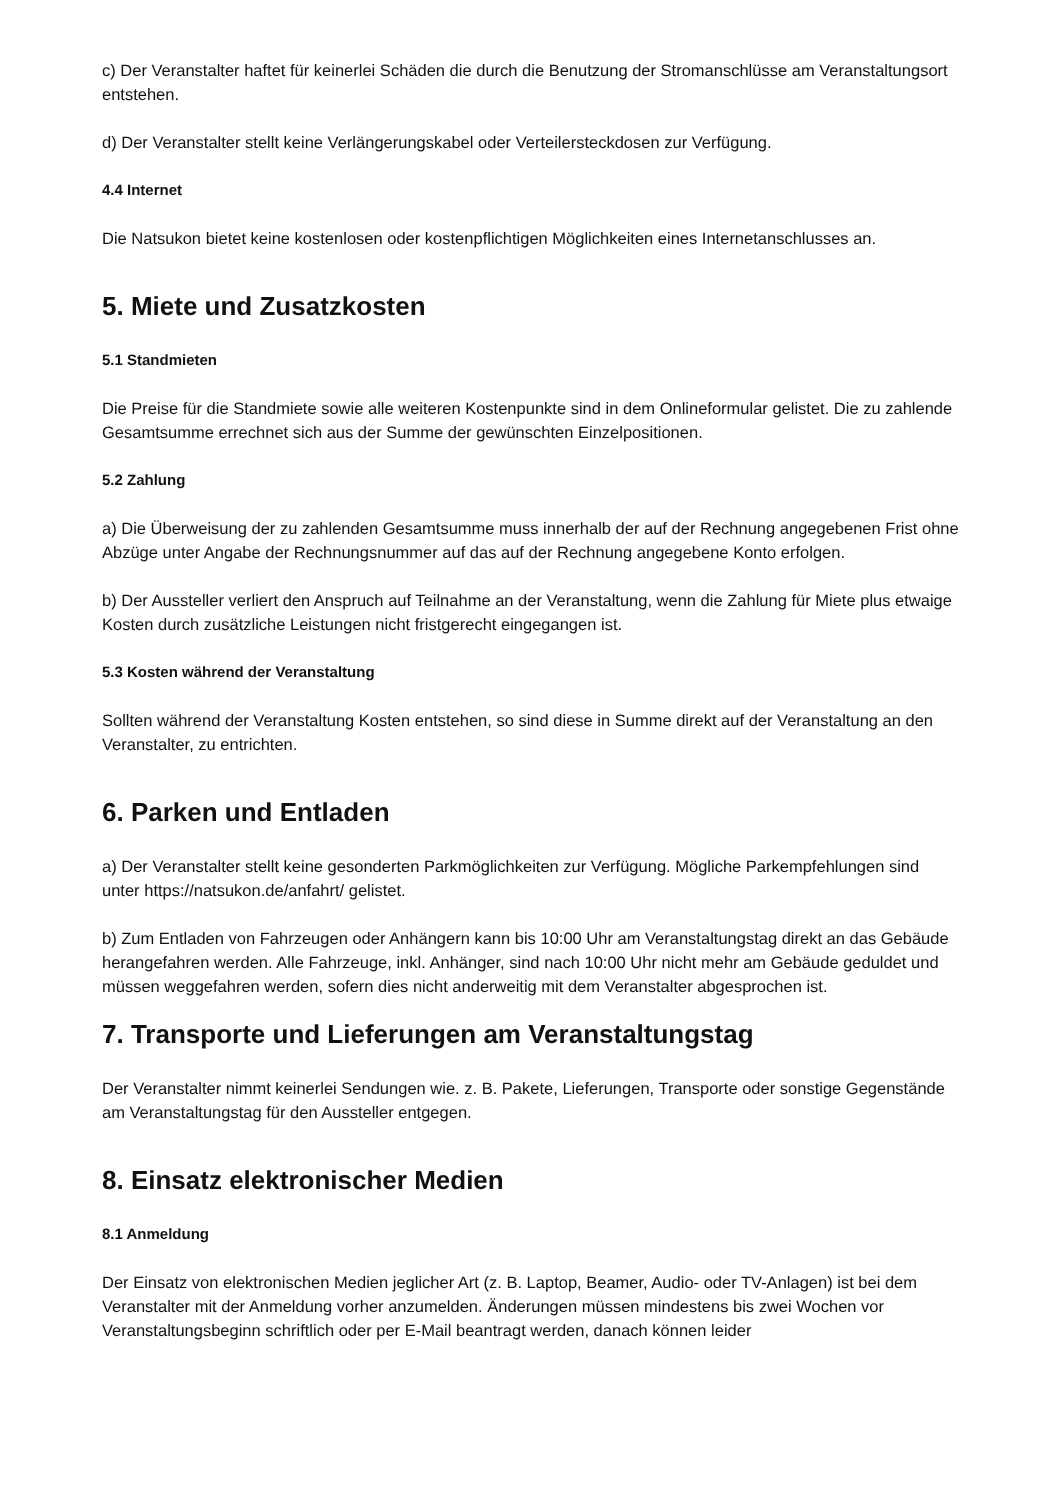c) Der Veranstalter haftet für keinerlei Schäden die durch die Benutzung der Stromanschlüsse am Veranstaltungsort entstehen.
d) Der Veranstalter stellt keine Verlängerungskabel oder Verteilersteckdosen zur Verfügung.
4.4 Internet
Die Natsukon bietet keine kostenlosen oder kostenpflichtigen Möglichkeiten eines Internetanschlusses an.
5. Miete und Zusatzkosten
5.1 Standmieten
Die Preise für die Standmiete sowie alle weiteren Kostenpunkte sind in dem Onlineformular gelistet. Die zu zahlende Gesamtsumme errechnet sich aus der Summe der gewünschten Einzelpositionen.
5.2 Zahlung
a) Die Überweisung der zu zahlenden Gesamtsumme muss innerhalb der auf der Rechnung angegebenen Frist ohne Abzüge unter Angabe der Rechnungsnummer auf das auf der Rechnung angegebene Konto erfolgen.
b) Der Aussteller verliert den Anspruch auf Teilnahme an der Veranstaltung, wenn die Zahlung für Miete plus etwaige Kosten durch zusätzliche Leistungen nicht fristgerecht eingegangen ist.
5.3 Kosten während der Veranstaltung
Sollten während der Veranstaltung Kosten entstehen, so sind diese in Summe direkt auf der Veranstaltung an den Veranstalter, zu entrichten.
6. Parken und Entladen
a) Der Veranstalter stellt keine gesonderten Parkmöglichkeiten zur Verfügung. Mögliche Parkempfehlungen sind unter https://natsukon.de/anfahrt/ gelistet.
b) Zum Entladen von Fahrzeugen oder Anhängern kann bis 10:00 Uhr am Veranstaltungstag direkt an das Gebäude herangefahren werden. Alle Fahrzeuge, inkl. Anhänger, sind nach 10:00 Uhr nicht mehr am Gebäude geduldet und müssen weggefahren werden, sofern dies nicht anderweitig mit dem Veranstalter abgesprochen ist.
7. Transporte und Lieferungen am Veranstaltungstag
Der Veranstalter nimmt keinerlei Sendungen wie. z. B. Pakete, Lieferungen, Transporte oder sonstige Gegenstände am Veranstaltungstag für den Aussteller entgegen.
8. Einsatz elektronischer Medien
8.1 Anmeldung
Der Einsatz von elektronischen Medien jeglicher Art (z. B. Laptop, Beamer, Audio- oder TV-Anlagen) ist bei dem Veranstalter mit der Anmeldung vorher anzumelden. Änderungen müssen mindestens bis zwei Wochen vor Veranstaltungsbeginn schriftlich oder per E-Mail beantragt werden, danach können leider